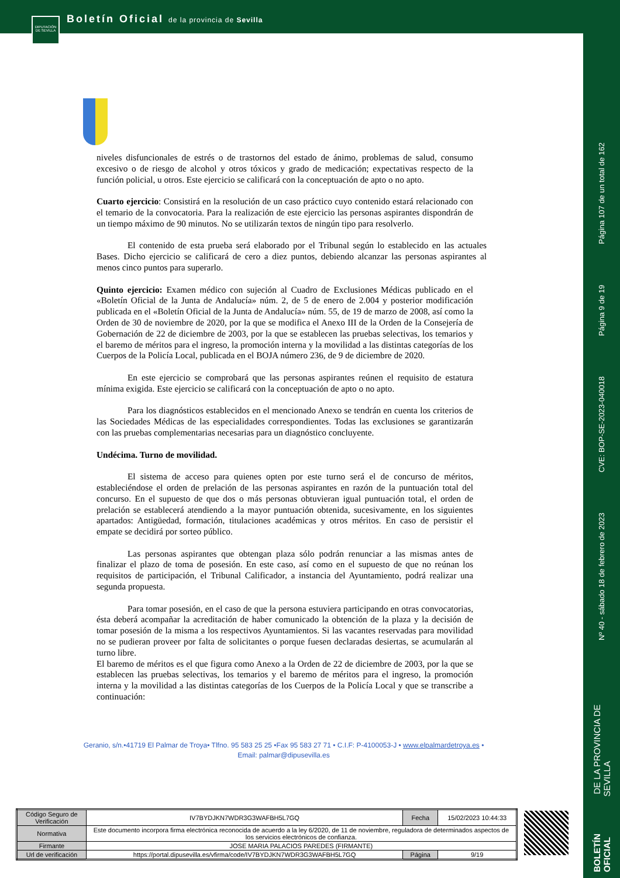DIPUTACIÓN DE SEVILLA
Boletín Oficial de la provincia de Sevilla
Página 107 de un total de 162
Página 9 de 19
CVE: BOP-SE-2023-040018
Nº 40 - sábado 18 de febrero de 2023
BOLETÍN OFICIAL DE LA PROVINCIA DE SEVILLA
niveles disfuncionales de estrés o de trastornos del estado de ánimo, problemas de salud, consumo excesivo o de riesgo de alcohol y otros tóxicos y grado de medicación; expectativas respecto de la función policial, u otros. Este ejercicio se calificará con la conceptuación de apto o no apto.
Cuarto ejercicio: Consistirá en la resolución de un caso práctico cuyo contenido estará relacionado con el temario de la convocatoria. Para la realización de este ejercicio las personas aspirantes dispondrán de un tiempo máximo de 90 minutos. No se utilizarán textos de ningún tipo para resolverlo.
El contenido de esta prueba será elaborado por el Tribunal según lo establecido en las actuales Bases. Dicho ejercicio se calificará de cero a diez puntos, debiendo alcanzar las personas aspirantes al menos cinco puntos para superarlo.
Quinto ejercicio: Examen médico con sujeción al Cuadro de Exclusiones Médicas publicado en el «Boletín Oficial de la Junta de Andalucía» núm. 2, de 5 de enero de 2.004 y posterior modificación publicada en el «Boletín Oficial de la Junta de Andalucía» núm. 55, de 19 de marzo de 2008, así como la Orden de 30 de noviembre de 2020, por la que se modifica el Anexo III de la Orden de la Consejería de Gobernación de 22 de diciembre de 2003, por la que se establecen las pruebas selectivas, los temarios y el baremo de méritos para el ingreso, la promoción interna y la movilidad a las distintas categorías de los Cuerpos de la Policía Local, publicada en el BOJA número 236, de 9 de diciembre de 2020.
En este ejercicio se comprobará que las personas aspirantes reúnen el requisito de estatura mínima exigida. Este ejercicio se calificará con la conceptuación de apto o no apto.
Para los diagnósticos establecidos en el mencionado Anexo se tendrán en cuenta los criterios de las Sociedades Médicas de las especialidades correspondientes. Todas las exclusiones se garantizarán con las pruebas complementarias necesarias para un diagnóstico concluyente.
Undécima. Turno de movilidad.
El sistema de acceso para quienes opten por este turno será el de concurso de méritos, estableciéndose el orden de prelación de las personas aspirantes en razón de la puntuación total del concurso. En el supuesto de que dos o más personas obtuvieran igual puntuación total, el orden de prelación se establecerá atendiendo a la mayor puntuación obtenida, sucesivamente, en los siguientes apartados: Antigüedad, formación, titulaciones académicas y otros méritos. En caso de persistir el empate se decidirá por sorteo público.
Las personas aspirantes que obtengan plaza sólo podrán renunciar a las mismas antes de finalizar el plazo de toma de posesión. En este caso, así como en el supuesto de que no reúnan los requisitos de participación, el Tribunal Calificador, a instancia del Ayuntamiento, podrá realizar una segunda propuesta.
Para tomar posesión, en el caso de que la persona estuviera participando en otras convocatorias, ésta deberá acompañar la acreditación de haber comunicado la obtención de la plaza y la decisión de tomar posesión de la misma a los respectivos Ayuntamientos. Si las vacantes reservadas para movilidad no se pudieran proveer por falta de solicitantes o porque fuesen declaradas desiertas, se acumularán al turno libre.
El baremo de méritos es el que figura como Anexo a la Orden de 22 de diciembre de 2003, por la que se establecen las pruebas selectivas, los temarios y el baremo de méritos para el ingreso, la promoción interna y la movilidad a las distintas categorías de los Cuerpos de la Policía Local y que se transcribe a continuación:
Geranio, s/n.•41719 El Palmar de Troya• Tlfno. 95 583 25 25 •Fax 95 583 27 71 • C.I.F: P-4100053-J • www.elpalmardetroya.es •
Email: palmar@dipusevilla.es
| Código Seguro de Verificación | IV7BYDJKN7WDR3G3WAFBH5L7GQ | Fecha | 15/02/2023 10:44:33 |
| Normativa | Este documento incorpora firma electrónica reconocida de acuerdo a la ley 6/2020, de 11 de noviembre, reguladora de determinados aspectos de los servicios electrónicos de confianza. | | |
| Firmante | JOSE MARIA PALACIOS PAREDES (FIRMANTE) | | |
| Url de verificación | https://portal.dipusevilla.es/vfirma/code/IV7BYDJKN7WDR3G3WAFBH5L7GQ | Página | 9/19 |